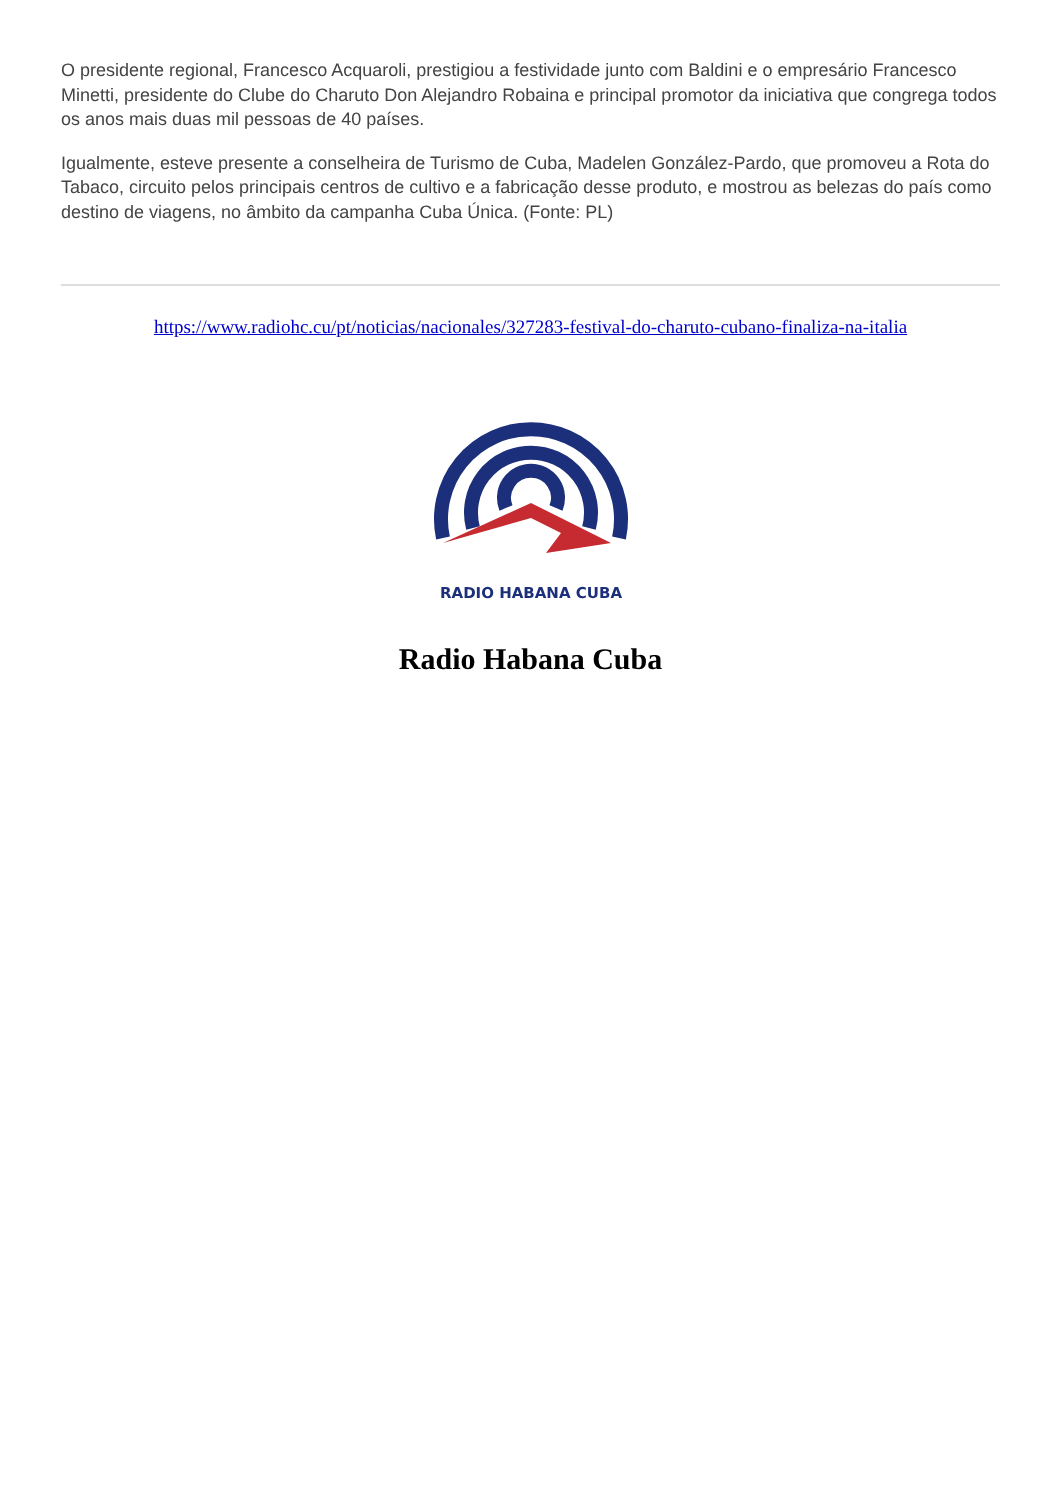O presidente regional, Francesco Acquaroli, prestigiou a festividade junto com Baldini e o empresário Francesco Minetti, presidente do Clube do Charuto Don Alejandro Robaina e principal promotor da iniciativa que congrega todos os anos mais duas mil pessoas de 40 países.
Igualmente, esteve presente a conselheira de Turismo de Cuba, Madelen González-Pardo, que promoveu a Rota do Tabaco, circuito pelos principais centros de cultivo e a fabricação desse produto, e mostrou as belezas do país como destino de viagens, no âmbito da campanha Cuba Única. (Fonte: PL)
https://www.radiohc.cu/pt/noticias/nacionales/327283-festival-do-charuto-cubano-finaliza-na-italia
RADIO HABANA CUBA
Radio Habana Cuba